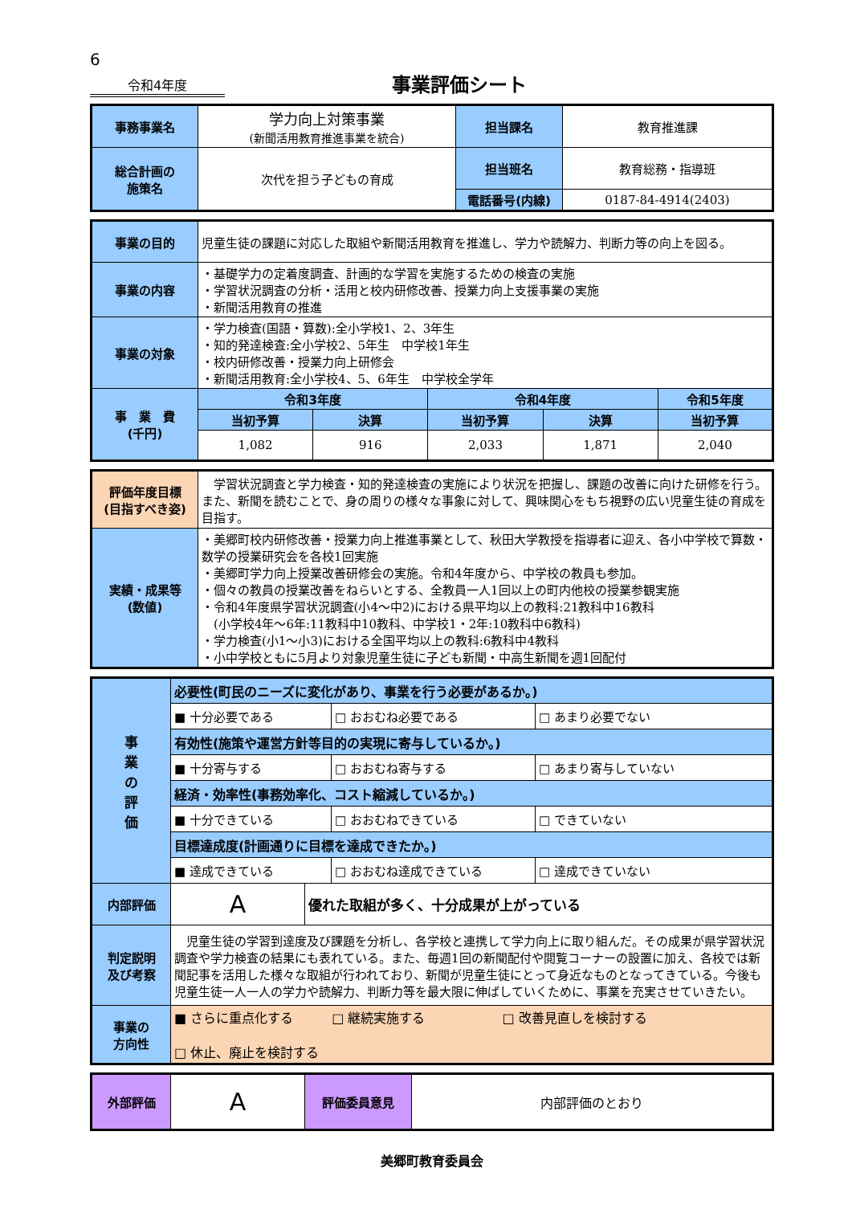6
令和4年度
事業評価シート
| 事務事業名 | 学力向上対策事業 (新聞活用教育推進事業を統合) | 担当課名 | 教育推進課 |
| 総合計画の 施策名 | 次代を担う子どもの育成 | 担当班名 | 教育総務・指導班 |
| | | 電話番号(内線) | 0187-84-4914(2403) |
| 事業の目的 | 児童生徒の課題に対応した取組や新聞活用教育を推進し、学力や読解力、判断力等の向上を図る。 | | | | |
| 事業の内容 | ・基礎学力の定着度調査、計画的な学習を実施するための検査の実施 ・学習状況調査の分析・活用と校内研修改善、授業力向上支援事業の実施 ・新聞活用教育の推進 | | | | |
| 事業の対象 | ・学力検査(国語・算数):全小学校1、2、3年生 ・知的発達検査:全小学校2、5年生 中学校1年生 ・校内研修改善・授業力向上研修会 ・新聞活用教育:全小学校4、5、6年生 中学校全学年 | | | | |
| 事 業 費 (千円) | 令和3年度 | | 令和4年度 | | 令和5年度 |
| | 当初予算 | 決算 | 当初予算 | 決算 | 当初予算 |
| | 1,082 | 916 | 2,033 | 1,871 | 2,040 |
| 評価年度目標 (目指すべき姿) | 学習状況調査と学力検査・知的発達検査の実施により状況を把握し、課題の改善に向けた研修を行う。また、新聞を読むことで、身の周りの様々な事象に対して、興味関心をもち視野の広い児童生徒の育成を目指す。 |
| 実績・成果等 (数値) | ・美郷町校内研修改善・授業力向上推進事業として、秋田大学教授を指導者に迎え、各小中学校で算数・数学の授業研究会を各校1回実施 ・美郷町学力向上授業改善研修会の実施。令和4年度から、中学校の教員も参加。 ・個々の教員の授業改善をねらいとする、全教員一人1回以上の町内他校の授業参観実施 ・令和4年度県学習状況調査(小4～中2)における県平均以上の教科:21教科中16教科 (小学校4年～6年:11教科中10教科、中学校1・2年:10教科中6教科) ・学力検査(小1～小3)における全国平均以上の教科:6教科中4教科 ・小中学校ともに5月より対象児童生徒に子ども新聞・中高生新聞を週1回配付 |
| 事 業 の 評 価 | 必要性(町民のニーズに変化があり、事業を行う必要があるか。) | | | |
| | ■ 十分必要である | | □ おおむね必要である | □ あまり必要でない |
| | 有効性(施策や運営方針等目的の実現に寄与しているか。) | | | |
| | ■ 十分寄与する | | □ おおむね寄与する | □ あまり寄与していない |
| | 経済・効率性(事務効率化、コスト縮減しているか。) | | | |
| | ■ 十分できている | | □ おおむねできている | □ できていない |
| | 目標達成度(計画通りに目標を達成できたか。) | | | |
| | ■ 達成できている | | □ おおむね達成できている | □ 達成できていない |
| 内部評価 | A | 優れた取組が多く、十分成果が上がっている | | |
| 判定説明 及び考察 | 児童生徒の学習到達度及び課題を分析し、各学校と連携して学力向上に取り組んだ。その成果が県学習状況調査や学力検査の結果にも表れている。また、毎週1回の新聞配付や閲覧コーナーの設置に加え、各校では新聞記事を活用した様々な取組が行われており、新聞が児童生徒にとって身近なものとなってきている。今後も児童生徒一人一人の学力や読解力、判断力等を最大限に伸ばしていくために、事業を充実させていきたい。 | | | |
| 事業の 方向性 | ■ さらに重点化する □ 継続実施する □ 改善見直しを検討する □ 休止、廃止を検討する | | | |
| 外部評価 | A | 評価委員意見 | 内部評価のとおり |
美郷町教育委員会